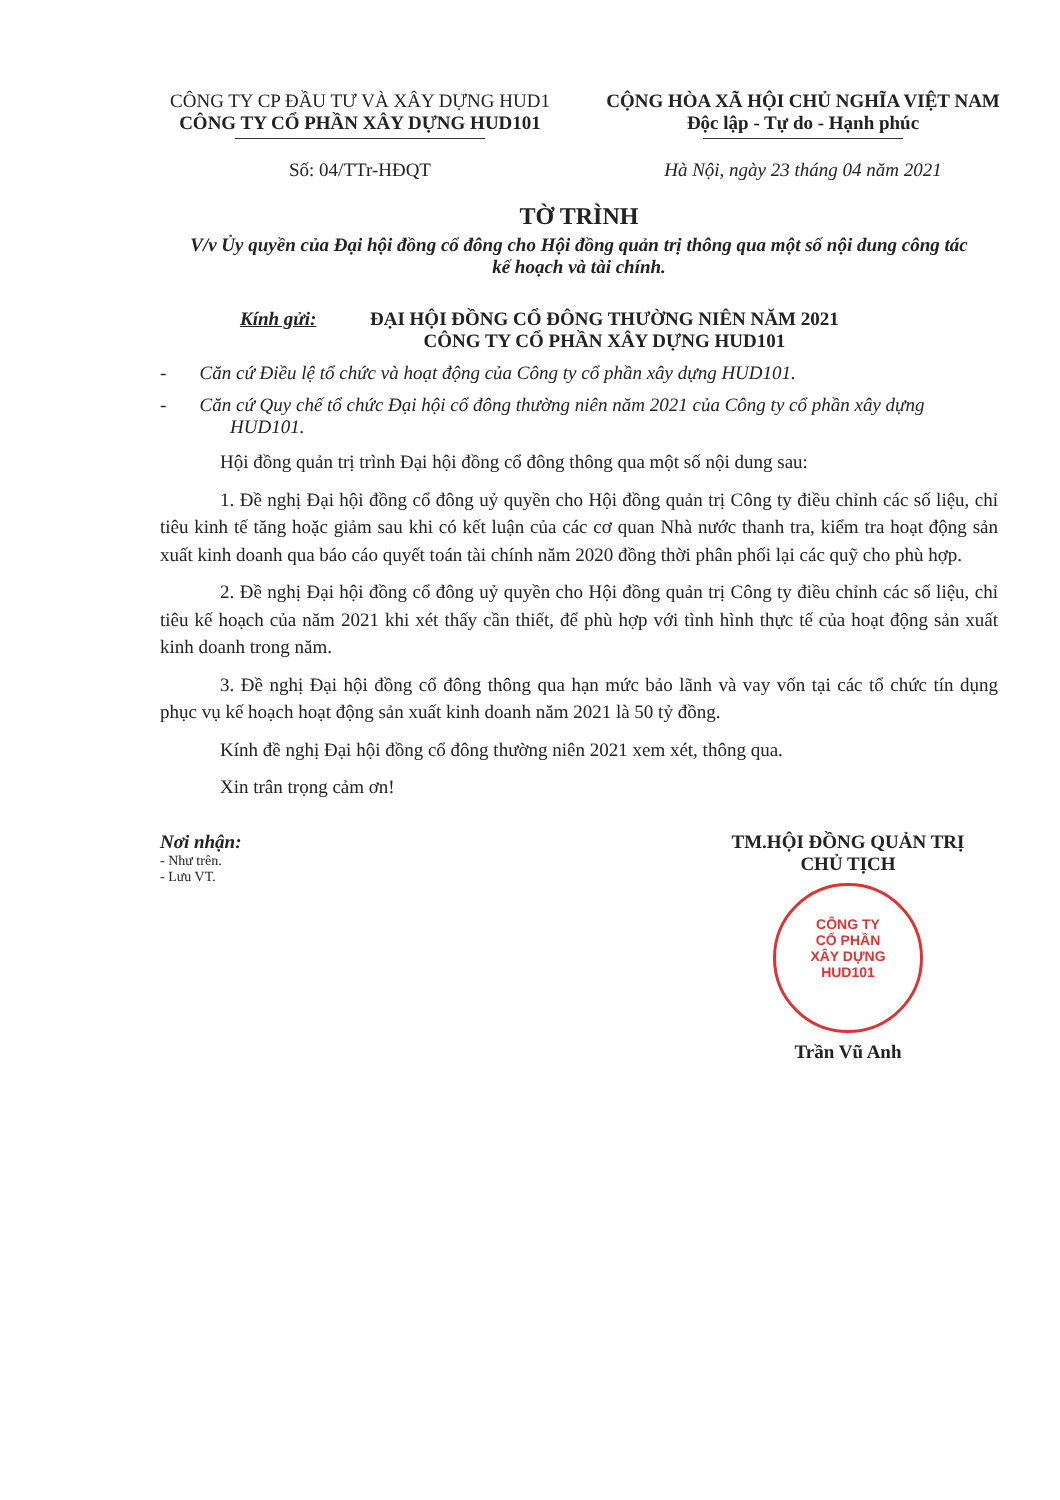CÔNG TY CP ĐẦU TƯ VÀ XÂY DỰNG HUD1
CÔNG TY CỔ PHẦN XÂY DỰNG HUD101
Số: 04/TTr-HĐQT
CỘNG HÒA XÃ HỘI CHỦ NGHĨA VIỆT NAM
Độc lập - Tự do - Hạnh phúc
Hà Nội, ngày 23 tháng 04 năm 2021
TỜ TRÌNH
V/v Ủy quyền của Đại hội đồng cổ đông cho Hội đồng quản trị thông qua một số nội dung công tác kế hoạch và tài chính.
Kính gửi: ĐẠI HỘI ĐỒNG CỔ ĐÔNG THƯỜNG NIÊN NĂM 2021
CÔNG TY CỔ PHẦN XÂY DỰNG HUD101
- Căn cứ Điều lệ tổ chức và hoạt động của Công ty cổ phần xây dựng HUD101.
- Căn cứ Quy chế tổ chức Đại hội cổ đông thường niên năm 2021 của Công ty cổ phần xây dựng HUD101.
Hội đồng quản trị trình Đại hội đồng cổ đông thông qua một số nội dung sau:
1. Đề nghị Đại hội đồng cổ đông uỷ quyền cho Hội đồng quản trị Công ty điều chỉnh các số liệu, chỉ tiêu kinh tế tăng hoặc giảm sau khi có kết luận của các cơ quan Nhà nước thanh tra, kiểm tra hoạt động sản xuất kinh doanh qua báo cáo quyết toán tài chính năm 2020 đồng thời phân phối lại các quỹ cho phù hợp.
2. Đề nghị Đại hội đồng cổ đông uỷ quyền cho Hội đồng quản trị Công ty điều chỉnh các số liệu, chỉ tiêu kế hoạch của năm 2021 khi xét thấy cần thiết, để phù hợp với tình hình thực tế của hoạt động sản xuất kinh doanh trong năm.
3. Đề nghị Đại hội đồng cổ đông thông qua hạn mức bảo lãnh và vay vốn tại các tổ chức tín dụng phục vụ kế hoạch hoạt động sản xuất kinh doanh năm 2021 là 50 tỷ đồng.
Kính đề nghị Đại hội đồng cổ đông thường niên 2021 xem xét, thông qua.
Xin trân trọng cảm ơn!
Nơi nhận:
- Như trên.
- Lưu VT.
TM.HỘI ĐỒNG QUẢN TRỊ
CHỦ TỊCH
CÔNG TY
CỔ PHẦN
XÂY DỰNG
HUD101
Trần Vũ Anh